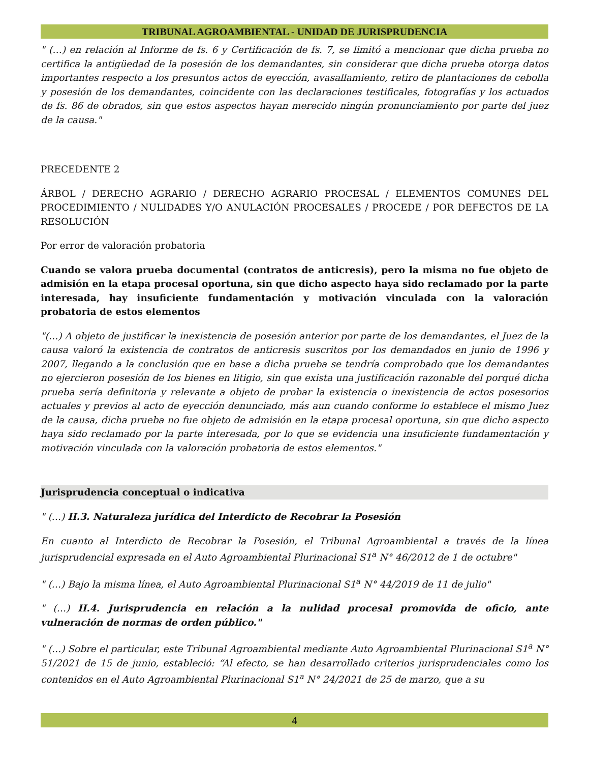TRIBUNAL AGROAMBIENTAL - UNIDAD DE JURISPRUDENCIA
" (…) en relación al Informe de fs. 6 y Certificación de fs. 7, se limitó a mencionar que dicha prueba no certifica la antigüedad de la posesión de los demandantes, sin considerar que dicha prueba otorga datos importantes respecto a los presuntos actos de eyección, avasallamiento, retiro de plantaciones de cebolla y posesión de los demandantes, coincidente con las declaraciones testificales, fotografías y los actuados de fs. 86 de obrados, sin que estos aspectos hayan merecido ningún pronunciamiento por parte del juez de la causa."
PRECEDENTE 2
ÁRBOL / DERECHO AGRARIO / DERECHO AGRARIO PROCESAL / ELEMENTOS COMUNES DEL PROCEDIMIENTO / NULIDADES Y/O ANULACIÓN PROCESALES / PROCEDE / POR DEFECTOS DE LA RESOLUCIÓN
Por error de valoración probatoria
Cuando se valora prueba documental (contratos de anticresis), pero la misma no fue objeto de admisión en la etapa procesal oportuna, sin que dicho aspecto haya sido reclamado por la parte interesada, hay insuficiente fundamentación y motivación vinculada con la valoración probatoria de estos elementos
"(…) A objeto de justificar la inexistencia de posesión anterior por parte de los demandantes, el Juez de la causa valoró la existencia de contratos de anticresis suscritos por los demandados en junio de 1996 y 2007, llegando a la conclusión que en base a dicha prueba se tendría comprobado que los demandantes no ejercieron posesión de los bienes en litigio, sin que exista una justificación razonable del porqué dicha prueba sería definitoria y relevante a objeto de probar la existencia o inexistencia de actos posesorios actuales y previos al acto de eyección denunciado, más aun cuando conforme lo establece el mismo Juez de la causa, dicha prueba no fue objeto de admisión en la etapa procesal oportuna, sin que dicho aspecto haya sido reclamado por la parte interesada, por lo que se evidencia una insuficiente fundamentación y motivación vinculada con la valoración probatoria de estos elementos."
Jurisprudencia conceptual o indicativa
" (…) II.3. Naturaleza jurídica del Interdicto de Recobrar la Posesión
En cuanto al Interdicto de Recobrar la Posesión, el Tribunal Agroambiental a través de la línea jurisprudencial expresada en el Auto Agroambiental Plurinacional S1<sup>a</sup> N° 46/2012 de 1 de octubre"
" (…) Bajo la misma línea, el Auto Agroambiental Plurinacional S1<sup>a</sup> N° 44/2019 de 11 de julio"
" (…) II.4. Jurisprudencia en relación a la nulidad procesal promovida de oficio, ante vulneración de normas de orden público."
" (…) Sobre el particular, este Tribunal Agroambiental mediante Auto Agroambiental Plurinacional S1<sup>a</sup> N° 51/2021 de 15 de junio, estableció: “Al efecto, se han desarrollado criterios jurisprudenciales como los contenidos en el Auto Agroambiental Plurinacional S1<sup>a</sup> N° 24/2021 de 25 de marzo, que a su
4